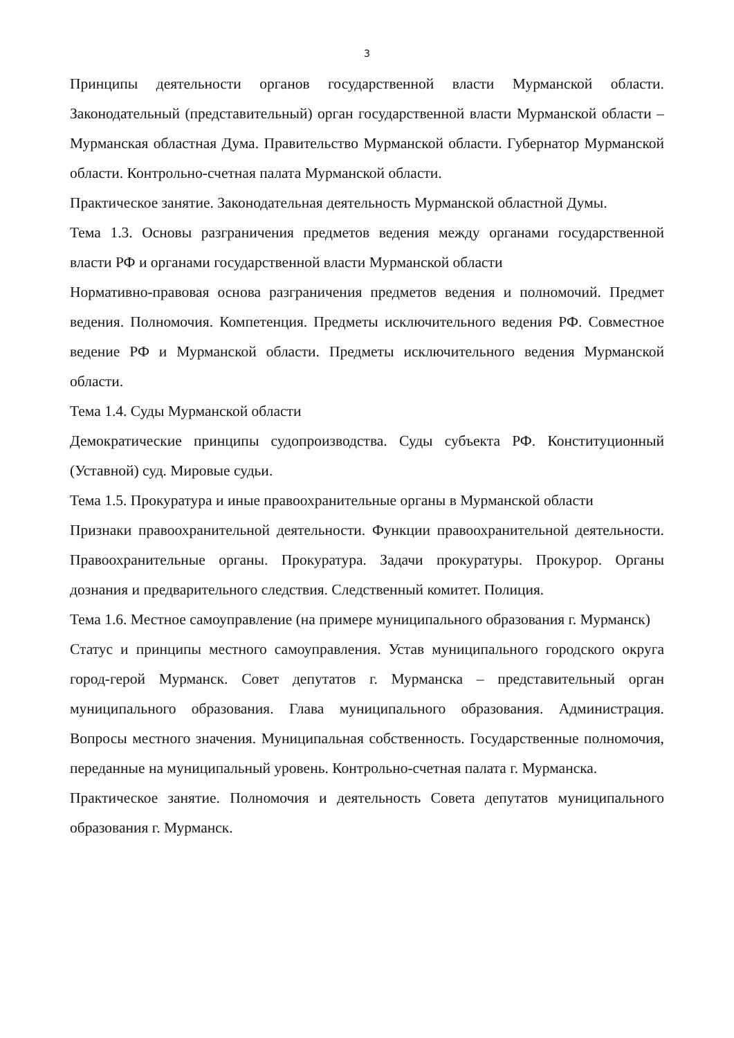3
Принципы деятельности органов государственной власти Мурманской области. Законодательный (представительный) орган государственной власти Мурманской области – Мурманская областная Дума. Правительство Мурманской области. Губернатор Мурманской области. Контрольно-счетная палата Мурманской области.
Практическое занятие. Законодательная деятельность Мурманской областной Думы.
Тема 1.3. Основы разграничения предметов ведения между органами государственной власти РФ и органами государственной власти Мурманской области
Нормативно-правовая основа разграничения предметов ведения и полномочий. Предмет ведения. Полномочия. Компетенция. Предметы исключительного ведения РФ. Совместное ведение РФ и Мурманской области. Предметы исключительного ведения Мурманской области.
Тема 1.4. Суды Мурманской области
Демократические принципы судопроизводства. Суды субъекта РФ. Конституционный (Уставной) суд. Мировые судьи.
Тема 1.5. Прокуратура и иные правоохранительные органы в Мурманской области
Признаки правоохранительной деятельности. Функции правоохранительной деятельности. Правоохранительные органы. Прокуратура. Задачи прокуратуры. Прокурор. Органы дознания и предварительного следствия. Следственный комитет. Полиция.
Тема 1.6. Местное самоуправление (на примере муниципального образования г. Мурманск)
Статус и принципы местного самоуправления. Устав муниципального городского округа город-герой Мурманск. Совет депутатов г. Мурманска – представительный орган муниципального образования. Глава муниципального образования. Администрация. Вопросы местного значения. Муниципальная собственность. Государственные полномочия, переданные на муниципальный уровень. Контрольно-счетная палата г. Мурманска.
Практическое занятие. Полномочия и деятельность Совета депутатов муниципального образования г. Мурманск.